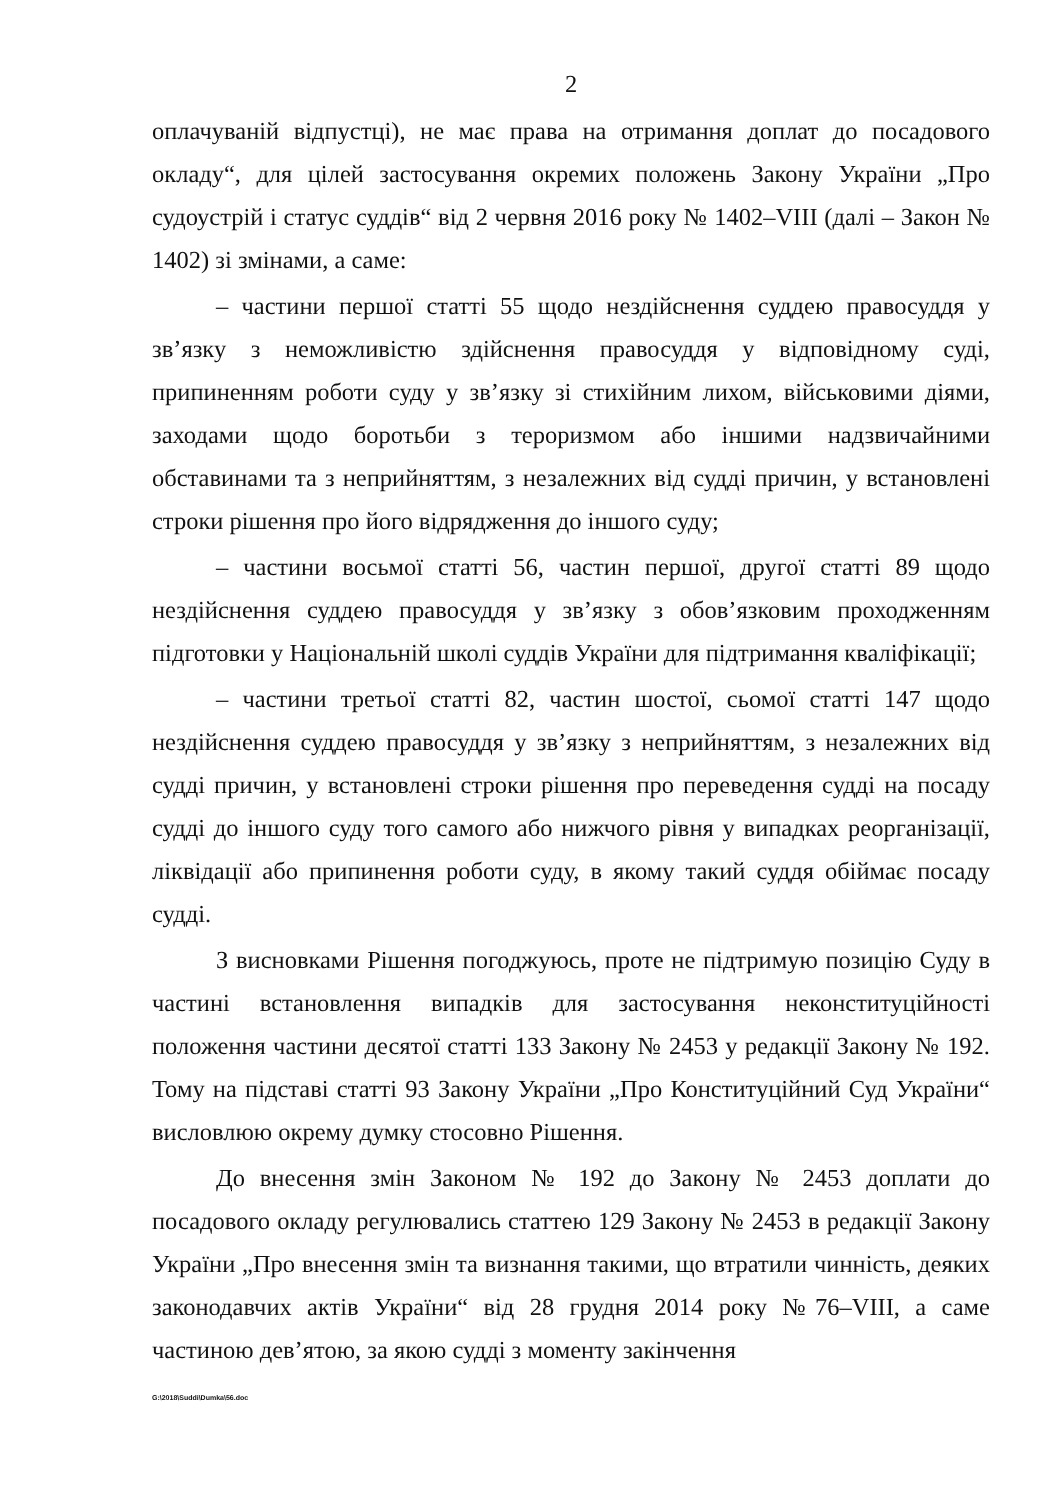2
оплачуваній відпустці), не має права на отримання доплат до посадового окладу“, для цілей застосування окремих положень Закону України „Про судоустрій і статус суддів“ від 2 червня 2016 року № 1402–VIII (далі – Закон № 1402) зі змінами, а саме:
– частини першої статті 55 щодо нездійснення суддею правосуддя у зв’язку з неможливістю здійснення правосуддя у відповідному суді, припиненням роботи суду у зв’язку зі стихійним лихом, військовими діями, заходами щодо боротьби з тероризмом або іншими надзвичайними обставинами та з неприйняттям, з незалежних від судді причин, у встановлені строки рішення про його відрядження до іншого суду;
– частини восьмої статті 56, частин першої, другої статті 89 щодо нездійснення суддею правосуддя у зв’язку з обов’язковим проходженням підготовки у Національній школі суддів України для підтримання кваліфікації;
– частини третьої статті 82, частин шостої, сьомої статті 147 щодо нездійснення суддею правосуддя у зв’язку з неприйняттям, з незалежних від судді причин, у встановлені строки рішення про переведення судді на посаду судді до іншого суду того самого або нижчого рівня у випадках реорганізації, ліквідації або припинення роботи суду, в якому такий суддя обіймає посаду судді.
З висновками Рішення погоджуюсь, проте не підтримую позицію Суду в частині встановлення випадків для застосування неконституційності положення частини десятої статті 133 Закону № 2453 у редакції Закону № 192. Тому на підставі статті 93 Закону України „Про Конституційний Суд України“ висловлюю окрему думку стосовно Рішення.
До внесення змін Законом № 192 до Закону № 2453 доплати до посадового окладу регулювались статтею 129 Закону № 2453 в редакції Закону України „Про внесення змін та визнання такими, що втратили чинність, деяких законодавчих актів України“ від 28 грудня 2014 року №76–VIII, а саме частиною дев’ятою, за якою судді з моменту закінчення
G:\2018\Suddi\Dumka\56.doc